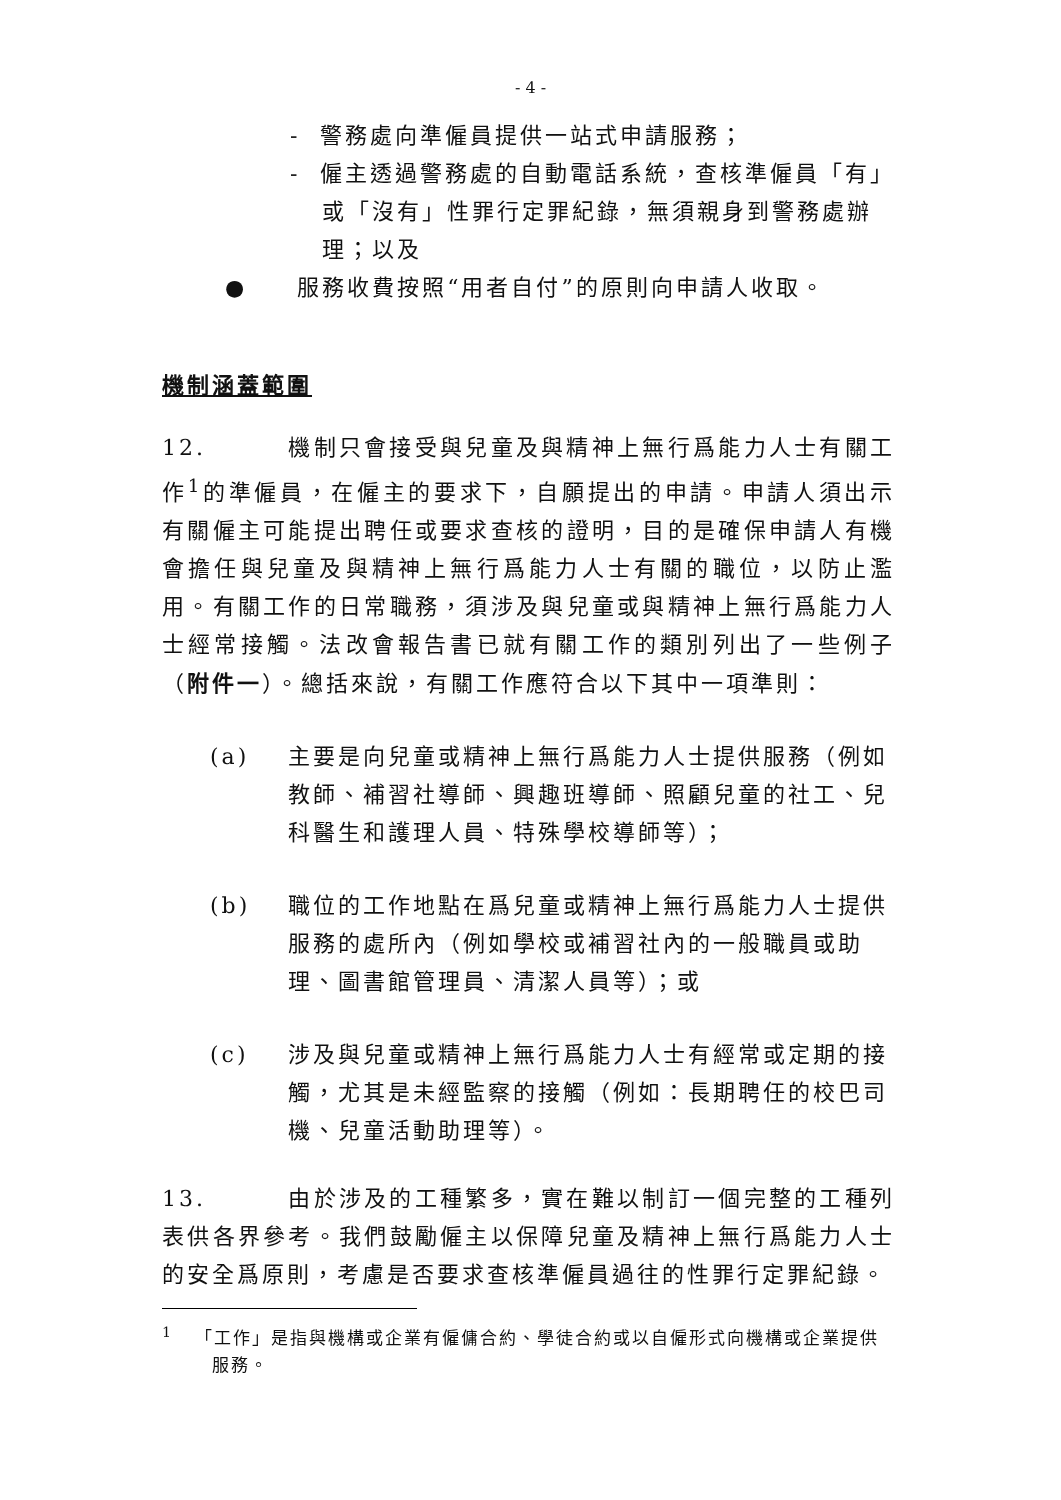- 4 -
- 警務處向準僱員提供一站式申請服務；
- 僱主透過警務處的自動電話系統，查核準僱員「有」或「沒有」性罪行定罪紀錄，無須親身到警務處辦理；以及
● 服務收費按照“用者自付”的原則向申請人收取。
機制涵蓋範圍
12. 機制只會接受與兒童及與精神上無行爲能力人士有關工作<sup>1</sup>的準僱員，在僱主的要求下，自願提出的申請。申請人須出示有關僱主可能提出聘任或要求查核的證明，目的是確保申請人有機會擔任與兒童及與精神上無行爲能力人士有關的職位，以防止濫用。有關工作的日常職務，須涉及與兒童或與精神上無行爲能力人士經常接觸。法改會報告書已就有關工作的類別列出了一些例子（附件一）。總括來說，有關工作應符合以下其中一項準則：
(a) 主要是向兒童或精神上無行爲能力人士提供服務（例如教師、補習社導師、興趣班導師、照顧兒童的社工、兒科醫生和護理人員、特殊學校導師等）；
(b) 職位的工作地點在爲兒童或精神上無行爲能力人士提供服務的處所內（例如學校或補習社內的一般職員或助理、圖書館管理員、清潔人員等）；或
(c) 涉及與兒童或精神上無行爲能力人士有經常或定期的接觸，尤其是未經監察的接觸（例如：長期聘任的校巴司機、兒童活動助理等）。
13. 由於涉及的工種繁多，實在難以制訂一個完整的工種列表供各界參考。我們鼓勵僱主以保障兒童及精神上無行爲能力人士的安全爲原則，考慮是否要求查核準僱員過往的性罪行定罪紀錄。
<sup>1</sup> 「工作」是指與機構或企業有僱傭合約、學徒合約或以自僱形式向機構或企業提供服務。